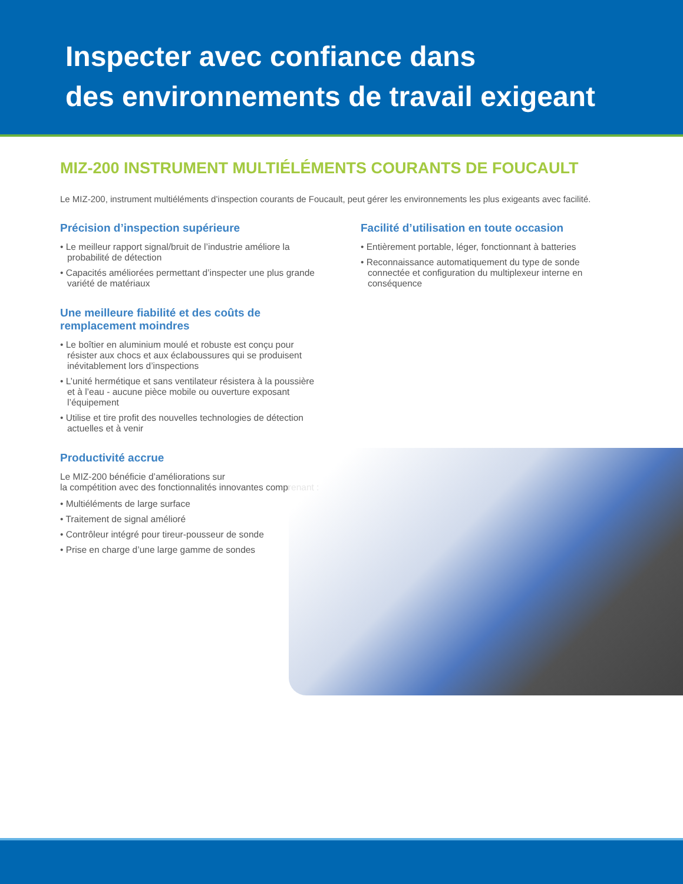Inspecter avec confiance dans
des environnements de travail exigeant
MIZ-200 INSTRUMENT MULTIÉLÉMENTS COURANTS DE FOUCAULT
Le MIZ-200, instrument multiéléments d’inspection courants de Foucault, peut gérer les environnements les plus exigeants avec facilité.
Précision d’inspection supérieure
• Le meilleur rapport signal/bruit de l’industrie améliore la probabilité de détection
• Capacités améliorées permettant d’inspecter une plus grande variété de matériaux
Une meilleure fiabilité et des coûts de remplacement moindres
• Le boîtier en aluminium moulé et robuste est conçu pour résister aux chocs et aux éclaboussures qui se produisent inévitablement lors d’inspections
• L’unité hermétique et sans ventilateur résistera à la poussière et à l’eau - aucune pièce mobile ou ouverture exposant l’équipement
• Utilise et tire profit des nouvelles technologies de détection actuelles et à venir
Productivité accrue
Le MIZ-200 bénéficie d’améliorations sur
la compétition avec des fonctionnalités innovantes comprenant :
• Multiéléments de large surface
• Traitement de signal amélioré
• Contrôleur intégré pour tireur-pousseur de sonde
• Prise en charge d’une large gamme de sondes
Facilité d’utilisation en toute occasion
• Entièrement portable, léger, fonctionnant à batteries
• Reconnaissance automatiquement du type de sonde connectée et configuration du multiplexeur interne en conséquence